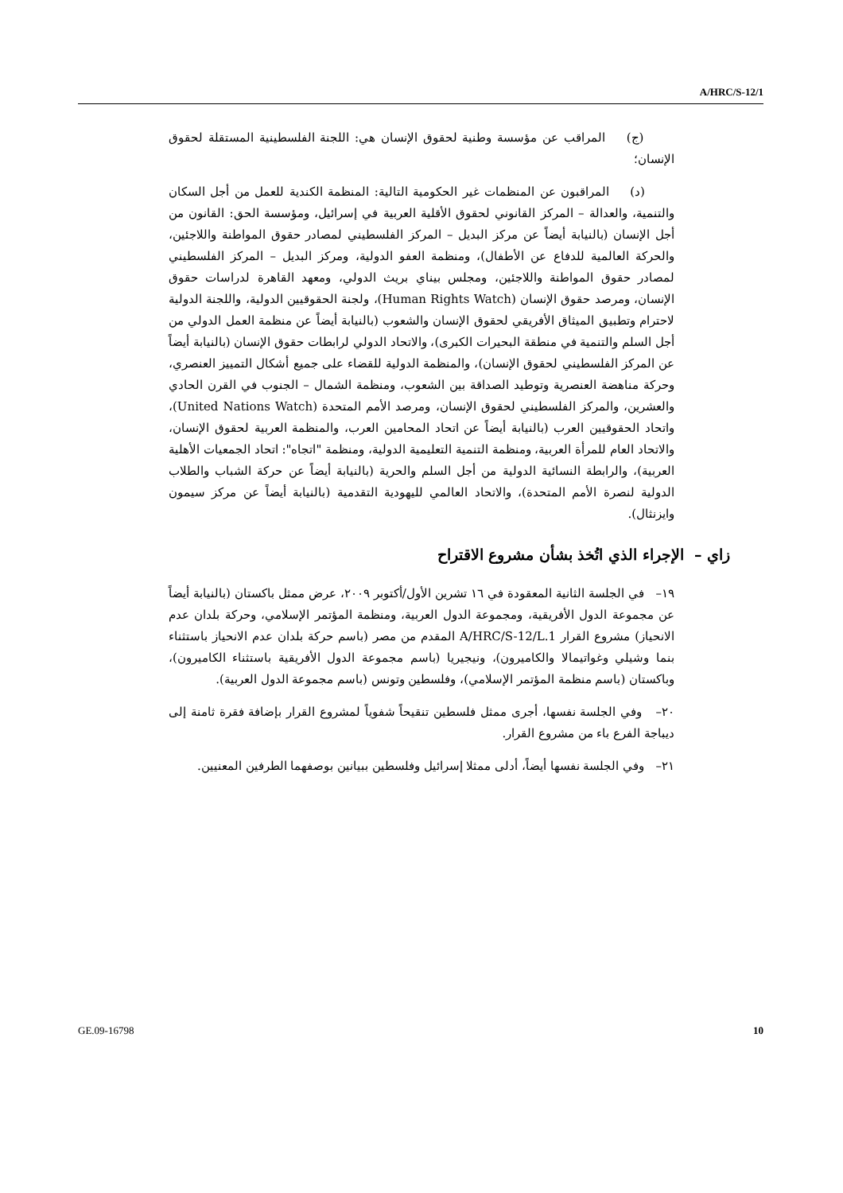A/HRC/S-12/1
(ج) المراقب عن مؤسسة وطنية لحقوق الإنسان هي: اللجنة الفلسطينية المستقلة لحقوق الإنسان؛
(د) المراقبون عن المنظمات غير الحكومية التالية: المنظمة الكندية للعمل من أجل السكان والتنمية، والعدالة – المركز القانوني لحقوق الأقلية العربية في إسرائيل، ومؤسسة الحق: القانون من أجل الإنسان (بالنيابة أيضاً عن مركز البديل – المركز الفلسطيني لمصادر حقوق المواطنة واللاجئين، والحركة العالمية للدفاع عن الأطفال)، ومنظمة العفو الدولية، ومركز البديل – المركز الفلسطيني لمصادر حقوق المواطنة واللاجئين، ومجلس بيناي بريث الدولي، ومعهد القاهرة لدراسات حقوق الإنسان، ومرصد حقوق الإنسان (Human Rights Watch)، ولجنة الحقوقيين الدولية، واللجنة الدولية لاحترام وتطبيق الميثاق الأفريقي لحقوق الإنسان والشعوب (بالنيابة أيضاً عن منظمة العمل الدولي من أجل السلم والتنمية في منطقة البحيرات الكبرى)، والاتحاد الدولي لرابطات حقوق الإنسان (بالنيابة أيضاً عن المركز الفلسطيني لحقوق الإنسان)، والمنظمة الدولية للقضاء على جميع أشكال التمييز العنصري، وحركة مناهضة العنصرية وتوطيد الصداقة بين الشعوب، ومنظمة الشمال – الجنوب في القرن الحادي والعشرين، والمركز الفلسطيني لحقوق الإنسان، ومرصد الأمم المتحدة (United Nations Watch)، واتحاد الحقوقيين العرب (بالنيابة أيضاً عن اتحاد المحامين العرب، والمنظمة العربية لحقوق الإنسان، والاتحاد العام للمرأة العربية، ومنظمة التنمية التعليمية الدولية، ومنظمة "اتجاه": اتحاد الجمعيات الأهلية العربية)، والرابطة النسائية الدولية من أجل السلم والحرية (بالنيابة أيضاً عن حركة الشباب والطلاب الدولية لنصرة الأمم المتحدة)، والاتحاد العالمي لليهودية التقدمية (بالنيابة أيضاً عن مركز سيمون وايزنثال).
زاي – الإجراء الذي اتُخذ بشأن مشروع الاقتراح
١٩– في الجلسة الثانية المعقودة في ١٦ تشرين الأول/أكتوبر ٢٠٠٩، عرض ممثل باكستان (بالنيابة أيضاً عن مجموعة الدول الأفريقية، ومجموعة الدول العربية، ومنظمة المؤتمر الإسلامي، وحركة بلدان عدم الانحياز) مشروع القرار A/HRC/S-12/L.1 المقدم من مصر (باسم حركة بلدان عدم الانحياز باستثناء بنما وشيلي وغواتيمالا والكاميرون)، ونيجيريا (باسم مجموعة الدول الأفريقية باستثناء الكاميرون)، وباكستان (باسم منظمة المؤتمر الإسلامي)، وفلسطين وتونس (باسم مجموعة الدول العربية).
٢٠– وفي الجلسة نفسها، أجرى ممثل فلسطين تنقيحاً شفوياً لمشروع القرار بإضافة فقرة ثامنة إلى ديباجة الفرع باء من مشروع القرار.
٢١– وفي الجلسة نفسها أيضاً، أدلى ممثلا إسرائيل وفلسطين ببيانين بوصفهما الطرفين المعنيين.
GE.09-16798 10